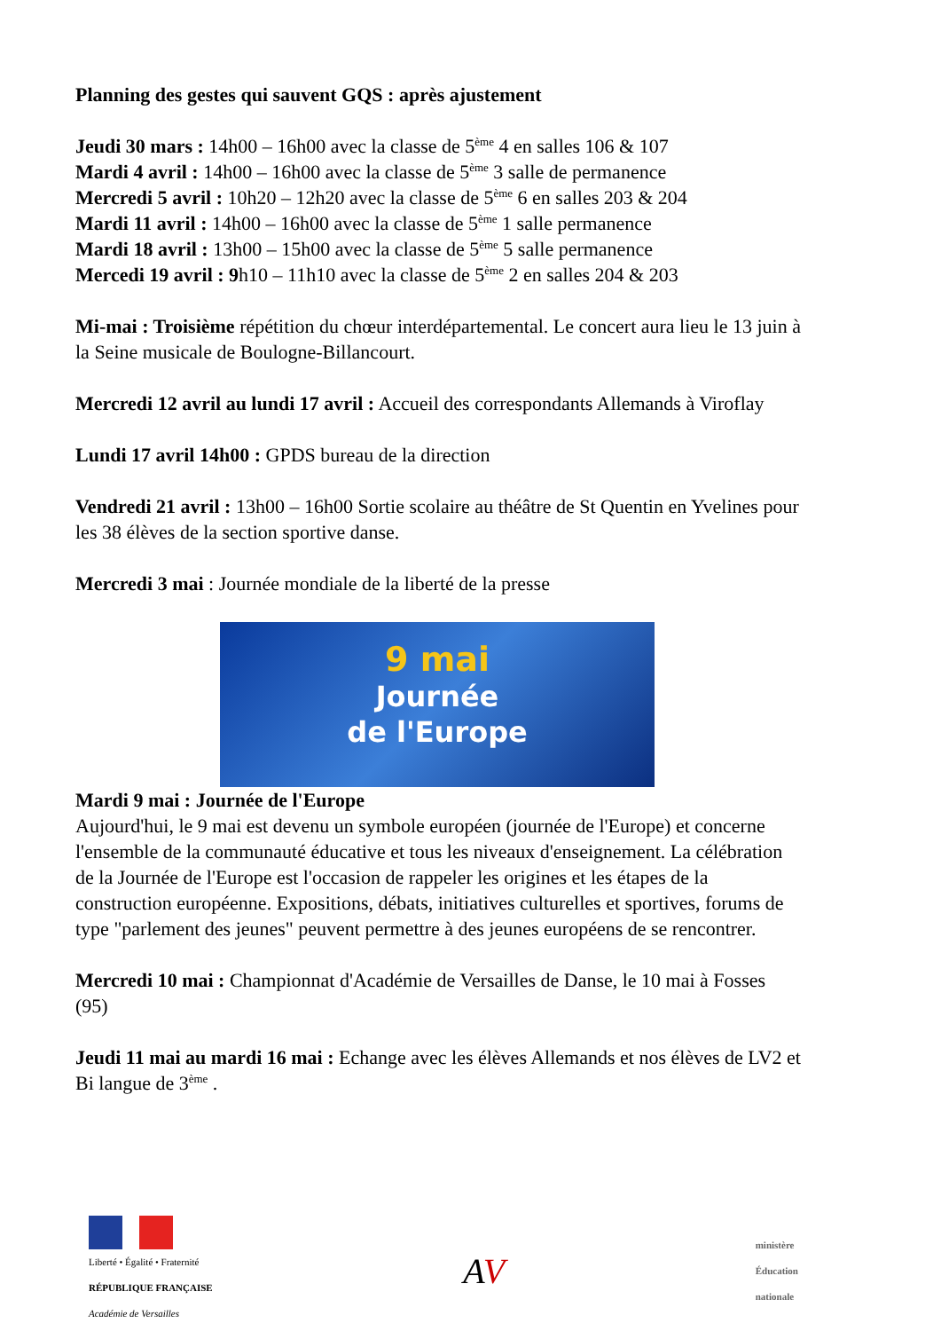Planning des gestes qui sauvent GQS : après ajustement
Jeudi 30 mars : 14h00 – 16h00 avec la classe de 5<sup>ème</sup> 4 en salles 106 & 107
Mardi 4 avril : 14h00 – 16h00 avec la classe de 5<sup>ème</sup> 3 salle de permanence
Mercredi 5 avril : 10h20 – 12h20 avec la classe de 5<sup>ème</sup> 6 en salles 203 & 204
Mardi 11 avril : 14h00 – 16h00 avec la classe de 5<sup>ème</sup> 1 salle permanence
Mardi 18 avril : 13h00 – 15h00 avec la classe de 5<sup>ème</sup> 5 salle permanence
Mercedi 19 avril : 9h10 – 11h10 avec la classe de 5<sup>ème</sup> 2 en salles 204 & 203
Mi-mai : Troisième répétition du chœur interdépartemental. Le concert aura lieu le 13 juin à la Seine musicale de Boulogne-Billancourt.
Mercredi 12 avril au lundi 17 avril : Accueil des correspondants Allemands à Viroflay
Lundi 17 avril 14h00 : GPDS bureau de la direction
Vendredi 21 avril : 13h00 – 16h00 Sortie scolaire au théâtre de St Quentin en Yvelines pour les 38 élèves de la section sportive danse.
Mercredi 3 mai : Journée mondiale de la liberté de la presse
9 mai
Journée
de l'Europe
Mardi 9 mai : Journée de l'Europe
Aujourd'hui, le 9 mai est devenu un symbole européen (journée de l'Europe) et concerne l'ensemble de la communauté éducative et tous les niveaux d'enseignement. La célébration de la Journée de l'Europe est l'occasion de rappeler les origines et les étapes de la construction européenne. Expositions, débats, initiatives culturelles et sportives, forums de type "parlement des jeunes" peuvent permettre à des jeunes européens de se rencontrer.
Mercredi 10 mai : Championnat d'Académie de Versailles de Danse, le 10 mai à Fosses (95)
Jeudi 11 mai au mardi 16 mai : Echange avec les élèves Allemands et nos élèves de LV2 et Bi langue de 3<sup>ème</sup> .
Liberté • Égalité • Fraternité
RÉPUBLIQUE FRANÇAISE
Académie de Versailles
AV
ministère
Éducation
nationale